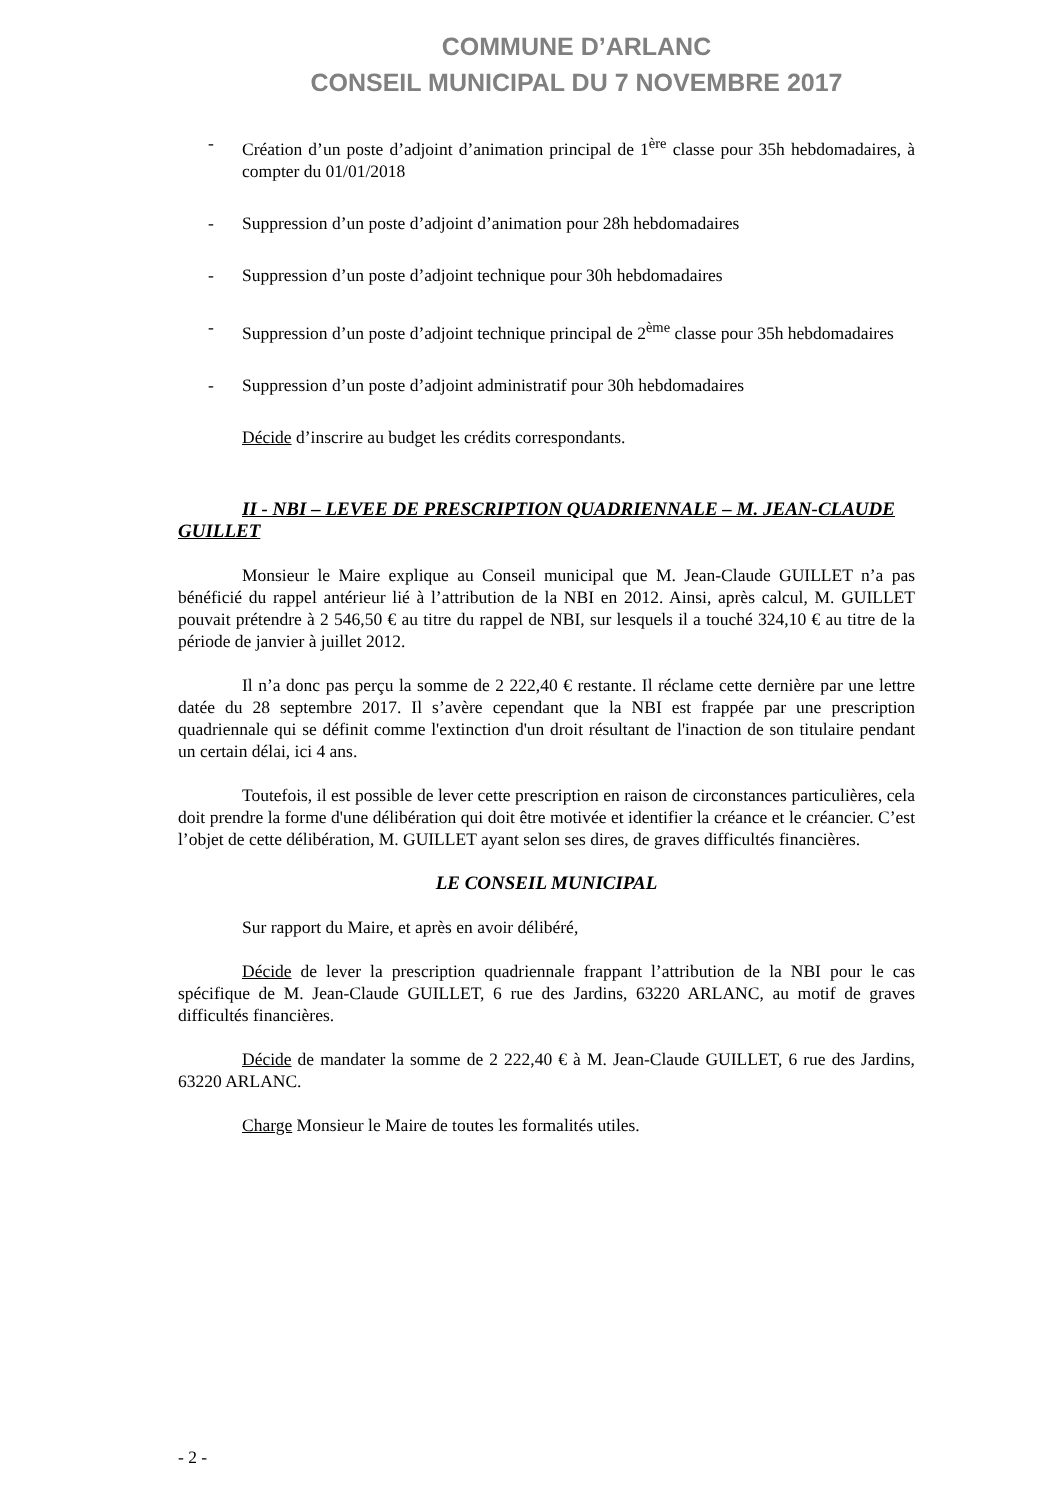COMMUNE D’ARLANC
CONSEIL MUNICIPAL DU 7 NOVEMBRE 2017
- Création d’un poste d’adjoint d’animation principal de 1<sup>ère</sup> classe pour 35h hebdomadaires, à compter du 01/01/2018
- Suppression d’un poste d’adjoint d’animation pour 28h hebdomadaires
- Suppression d’un poste d’adjoint technique pour 30h hebdomadaires
- Suppression d’un poste d’adjoint technique principal de 2<sup>ème</sup> classe pour 35h hebdomadaires
- Suppression d’un poste d’adjoint administratif pour 30h hebdomadaires
Décide d’inscrire au budget les crédits correspondants.
II - NBI – LEVEE DE PRESCRIPTION QUADRIENNALE – M. JEAN-CLAUDE GUILLET
Monsieur le Maire explique au Conseil municipal que M. Jean-Claude GUILLET n’a pas bénéficié du rappel antérieur lié à l’attribution de la NBI en 2012. Ainsi, après calcul, M. GUILLET pouvait prétendre à 2 546,50 € au titre du rappel de NBI, sur lesquels il a touché 324,10 € au titre de la période de janvier à juillet 2012.
Il n’a donc pas perçu la somme de 2 222,40 € restante. Il réclame cette dernière par une lettre datée du 28 septembre 2017. Il s’avère cependant que la NBI est frappée par une prescription quadriennale qui se définit comme l'extinction d'un droit résultant de l'inaction de son titulaire pendant un certain délai, ici 4 ans.
Toutefois, il est possible de lever cette prescription en raison de circonstances particulières, cela doit prendre la forme d'une délibération qui doit être motivée et identifier la créance et le créancier. C’est l’objet de cette délibération, M. GUILLET ayant selon ses dires, de graves difficultés financières.
LE CONSEIL MUNICIPAL
Sur rapport du Maire, et après en avoir délibéré,
Décide de lever la prescription quadriennale frappant l’attribution de la NBI pour le cas spécifique de M. Jean-Claude GUILLET, 6 rue des Jardins, 63220 ARLANC, au motif de graves difficultés financières.
Décide de mandater la somme de 2 222,40 € à M. Jean-Claude GUILLET, 6 rue des Jardins, 63220 ARLANC.
Charge Monsieur le Maire de toutes les formalités utiles.
- 2 -